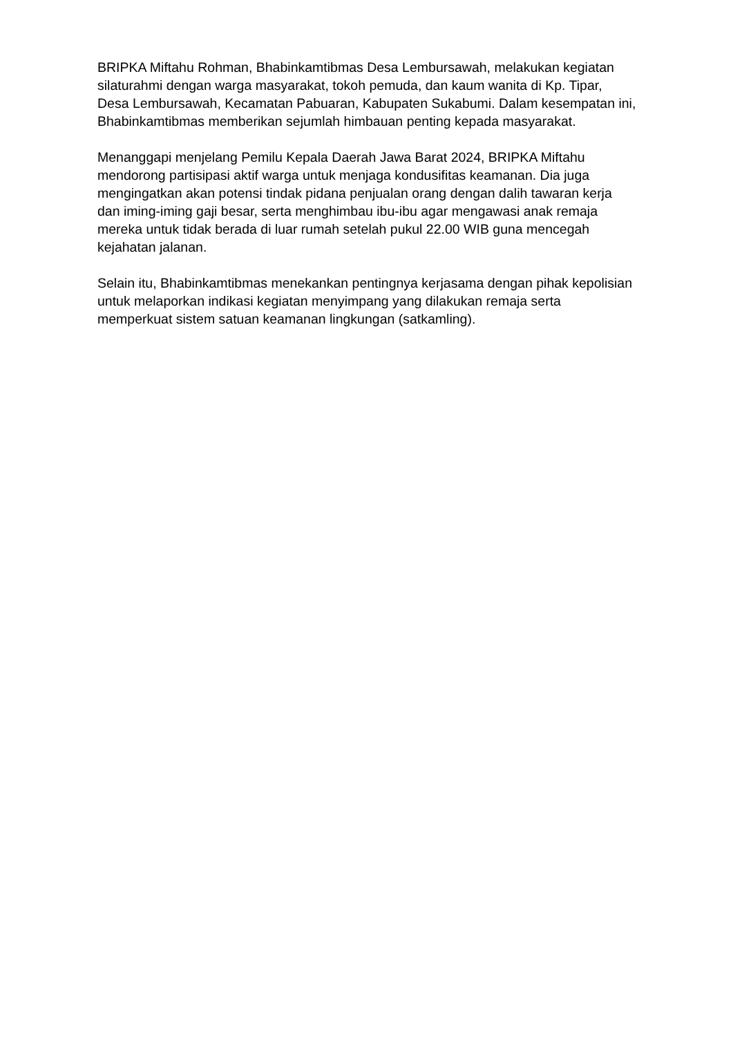BRIPKA Miftahu Rohman, Bhabinkamtibmas Desa Lembursawah, melakukan kegiatan silaturahmi dengan warga masyarakat, tokoh pemuda, dan kaum wanita di Kp. Tipar, Desa Lembursawah, Kecamatan Pabuaran, Kabupaten Sukabumi. Dalam kesempatan ini, Bhabinkamtibmas memberikan sejumlah himbauan penting kepada masyarakat.
Menanggapi menjelang Pemilu Kepala Daerah Jawa Barat 2024, BRIPKA Miftahu mendorong partisipasi aktif warga untuk menjaga kondusifitas keamanan. Dia juga mengingatkan akan potensi tindak pidana penjualan orang dengan dalih tawaran kerja dan iming-iming gaji besar, serta menghimbau ibu-ibu agar mengawasi anak remaja mereka untuk tidak berada di luar rumah setelah pukul 22.00 WIB guna mencegah kejahatan jalanan.
Selain itu, Bhabinkamtibmas menekankan pentingnya kerjasama dengan pihak kepolisian untuk melaporkan indikasi kegiatan menyimpang yang dilakukan remaja serta memperkuat sistem satuan keamanan lingkungan (satkamling).